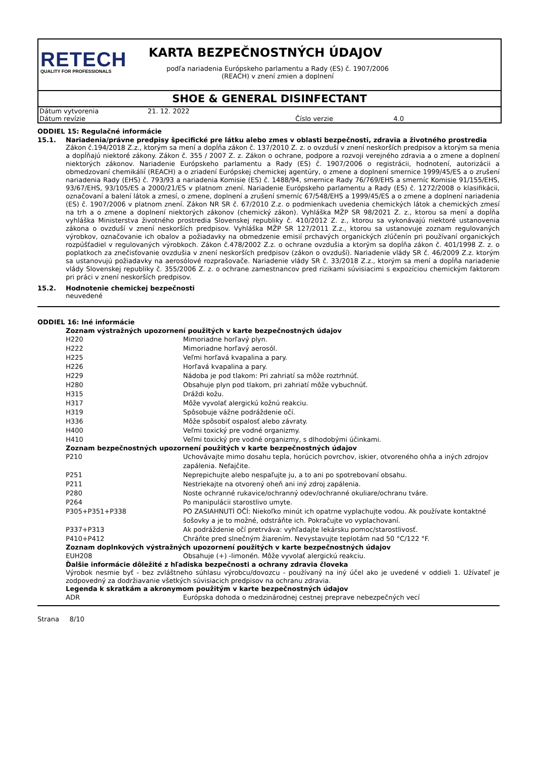RETECH
QUALITY FOR PROFESSIONALS
KARTA BEZPEČNOSTNÝCH ÚDAJOV
podľa nariadenia Európskeho parlamentu a Rady (ES) č. 1907/2006
(REACH) v znení zmien a doplnení
SHOE & GENERAL DISINFECTANT
| Dátum vytvorenia | 21. 12. 2022 | | |
| Dátum revízie | | Číslo verzie | 4.0 |
ODDIEL 15: Regulačné informácie
15.1. Nariadenia/právne predpisy špecifické pre látku alebo zmes v oblasti bezpečnosti, zdravia a životného prostredia
Zákon č.194/2018 Z.z., ktorým sa mení a dopĺňa zákon č. 137/2010 Z. z. o ovzduší v znení neskorších predpisov a ktorým sa menia a dopĺňajú niektoré zákony. Zákon č. 355 / 2007 Z. z. Zákon o ochrane, podpore a rozvoji verejného zdravia a o zmene a doplnení niektorých zákonov. Nariadenie Európskeho parlamentu a Rady (ES) č. 1907/2006 o registrácii, hodnotení, autorizácii a obmedzovaní chemikálií (REACH) a o zriadení Európskej chemickej agentúry, o zmene a doplnení smernice 1999/45/ES a o zrušení nariadenia Rady (EHS) č. 793/93 a nariadenia Komisie (ES) č. 1488/94, smernice Rady 76/769/EHS a smerníc Komisie 91/155/EHS, 93/67/EHS, 93/105/ES a 2000/21/ES v platnom znení. Nariadenie Európskeho parlamentu a Rady (ES) č. 1272/2008 o klasifikácii, označovaní a balení látok a zmesí, o zmene, doplnení a zrušení smerníc 67/548/EHS a 1999/45/ES a o zmene a doplnení nariadenia (ES) č. 1907/2006 v platnom znení. Zákon NR SR č. 67/2010 Z.z. o podmienkach uvedenia chemických látok a chemických zmesí na trh a o zmene a doplnení niektorých zákonov (chemický zákon). Vyhláška MŽP SR 98/2021 Z. z., ktorou sa mení a dopĺňa vyhláška Ministerstva životného prostredia Slovenskej republiky č. 410/2012 Z. z., ktorou sa vykonávajú niektoré ustanovenia zákona o ovzduší v znení neskorších predpisov. Vyhláška MŽP SR 127/2011 Z.z., ktorou sa ustanovuje zoznam regulovaných výrobkov, označovanie ich obalov a požiadavky na obmedzenie emisií prchavých organických zlúčenín pri používaní organických rozpúšťadiel v regulovaných výrobkoch. Zákon č.478/2002 Z.z. o ochrane ovzdušia a ktorým sa dopĺňa zákon č. 401/1998 Z. z. o poplatkoch za znečisťovanie ovzdušia v znení neskorších predpisov (zákon o ovzduší). Nariadenie vlády SR č. 46/2009 Z.z. ktorým sa ustanovujú požiadavky na aerosólové rozprašovače. Nariadenie vlády SR č. 33/2018 Z.z., ktorým sa mení a dopĺňa nariadenie vlády Slovenskej republiky č. 355/2006 Z. z. o ochrane zamestnancov pred rizikami súvisiacimi s expozíciou chemickým faktorom pri práci v znení neskorších predpisov.
15.2. Hodnotenie chemickej bezpečnosti
neuvedené
ODDIEL 16: Iné informácie
Zoznam výstražných upozornení použitých v karte bezpečnostných údajov
| H220 | Mimoriadne horľavý plyn. |
| H222 | Mimoriadne horľavý aerosól. |
| H225 | Veľmi horľavá kvapalina a pary. |
| H226 | Horľavá kvapalina a pary. |
| H229 | Nádoba je pod tlakom: Pri zahriatí sa môže roztrhnúť. |
| H280 | Obsahuje plyn pod tlakom, pri zahriatí môže vybuchnúť. |
| H315 | Dráždi kožu. |
| H317 | Môže vyvolať alergickú kožnú reakciu. |
| H319 | Spôsobuje vážne podráždenie očí. |
| H336 | Môže spôsobiť ospalosť alebo závraty. |
| H400 | Veľmi toxický pre vodné organizmy. |
| H410 | Veľmi toxický pre vodné organizmy, s dlhodobými účinkami. |
Zoznam bezpečnostných upozornení použitých v karte bezpečnostných údajov
| P210 | Uchovávajte mimo dosahu tepla, horúcich povrchov, iskier, otvoreného ohňa a iných zdrojov zapálenia. Nefajčite. |
| P251 | Neprepichujte alebo nespaľujte ju, a to ani po spotrebovaní obsahu. |
| P211 | Nestriekajte na otvorený oheň ani iný zdroj zapálenia. |
| P280 | Noste ochranné rukavice/ochranný odev/ochranné okuliare/ochranu tváre. |
| P264 | Po manipulácii starostlivo umyte. |
| P305+P351+P338 | PO ZASIAHNUTÍ OČÍ: Niekoľko minút ich opatrne vyplachujte vodou. Ak používate kontaktné šošovky a je to možné, odstráňte ich. Pokračujte vo vyplachovaní. |
| P337+P313 | Ak podráždenie očí pretrváva: vyhľadajte lekársku pomoc/starostlivosť. |
| P410+P412 | Chráňte pred slnečným žiarením. Nevystavujte teplotám nad 50 °C/122 °F. |
Zoznam doplnkových výstražných upozornení použitých v karte bezpečnostných údajov
| EUH208 | Obsahuje (+) -limonén. Môže vyvolať alergickú reakciu. |
Ďalšie informácie dôležité z hľadiska bezpečnosti a ochrany zdravia človeka
Výrobok nesmie byť - bez zvláštneho súhlasu výrobcu/dovozcu - používaný na iný účel ako je uvedené v oddieli 1. Užívateľ je zodpovedný za dodržiavanie všetkých súvisiacich predpisov na ochranu zdravia.
Legenda k skratkám a akronymom použitým v karte bezpečnostných údajov
| ADR | Európska dohoda o medzinárodnej cestnej preprave nebezpečných vecí |
Strana 8/10